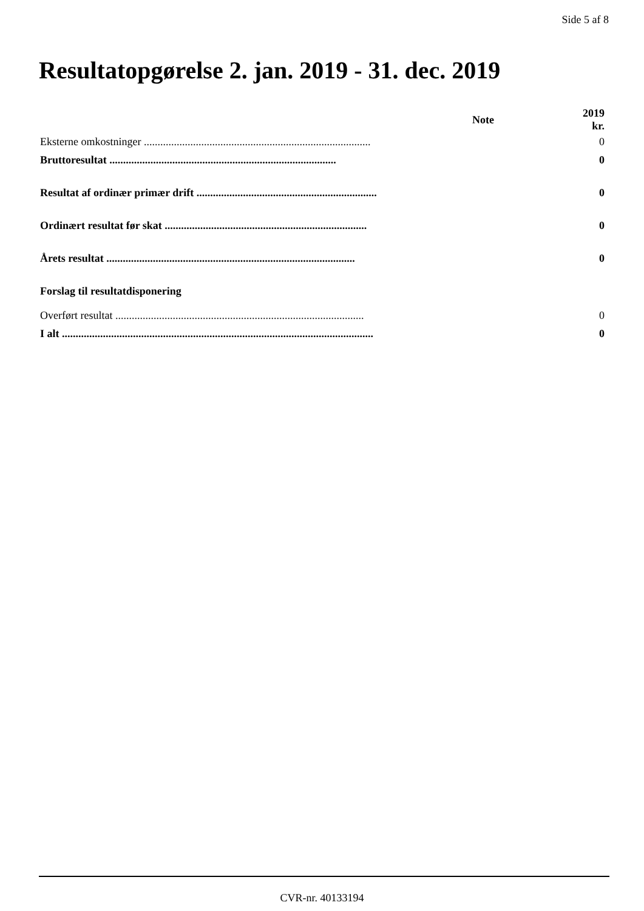Side 5 af 8
Resultatopgørelse 2. jan. 2019 - 31. dec. 2019
| | Note | 2019 kr. |
| --- | --- | --- |
| Eksterne omkostninger ................................................................................... | | 0 |
| Bruttoresultat ................................................................................... | | 0 |
| Resultat af ordinær primær drift .................................................................. | | 0 |
| Ordinært resultat før skat .......................................................................... | | 0 |
| Årets resultat ........................................................................................... | | 0 |
| Forslag til resultatdisponering | | |
| Overført resultat ........................................................................................... | | 0 |
| I alt .................................................................................................................. | | 0 |
CVR-nr. 40133194